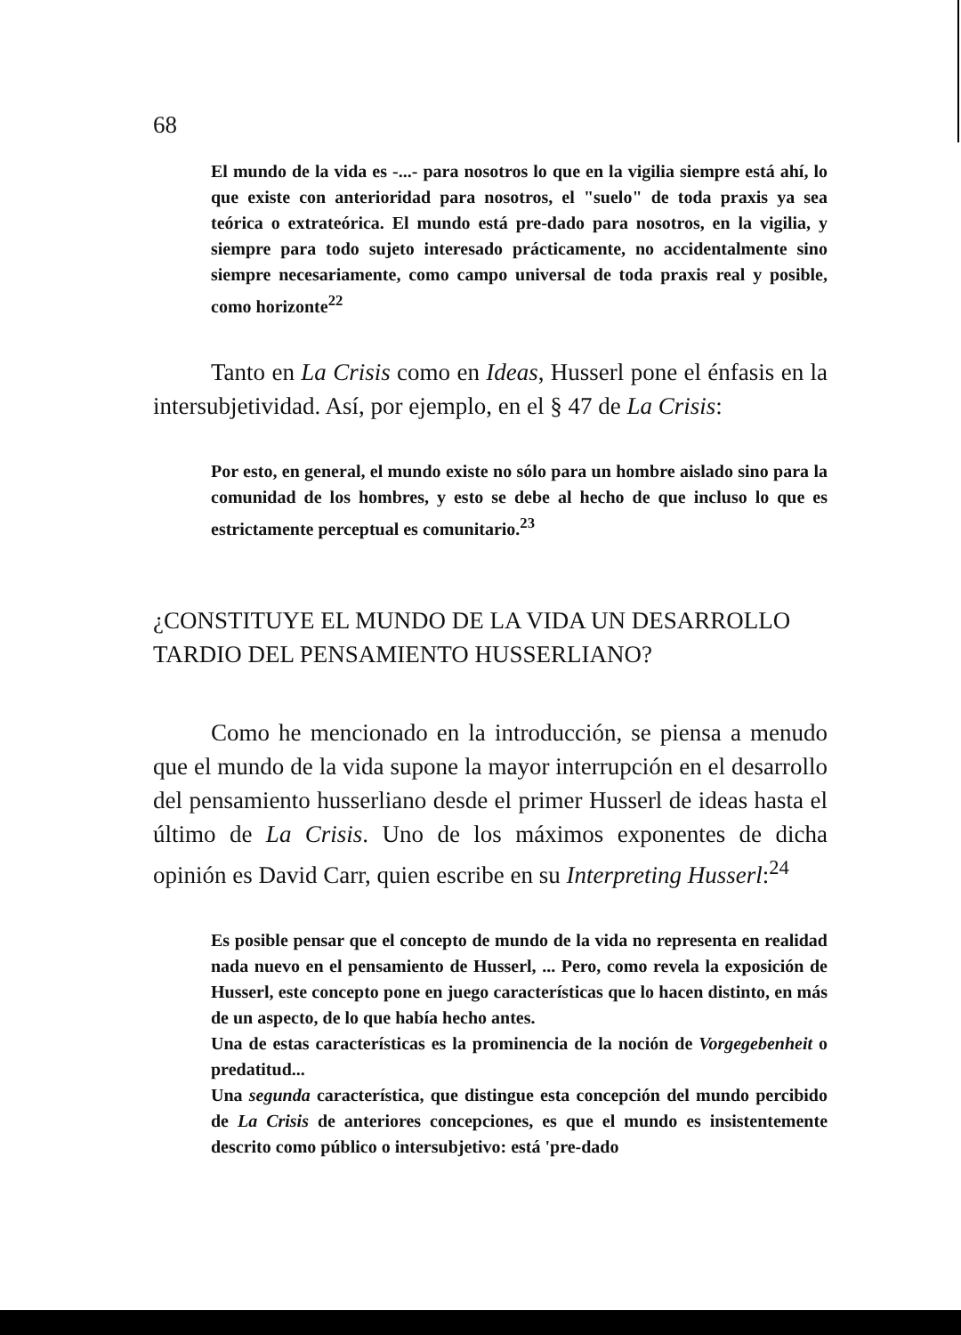68
El mundo de la vida es -...- para nosotros lo que en la vigilia siempre está ahí, lo que existe con anterioridad para nosotros, el "suelo" de toda praxis ya sea teórica o extrateórica. El mundo está pre-dado para nosotros, en la vigilia, y siempre para todo sujeto interesado prácticamente, no accidentalmente sino siempre necesariamente, como campo universal de toda praxis real y posible, como horizonte<sup>22</sup>
Tanto en La Crisis como en Ideas, Husserl pone el énfasis en la intersubjetividad. Así, por ejemplo, en el § 47 de La Crisis:
Por esto, en general, el mundo existe no sólo para un hombre aislado sino para la comunidad de los hombres, y esto se debe al hecho de que incluso lo que es estrictamente perceptual es comunitario.<sup>23</sup>
¿CONSTITUYE EL MUNDO DE LA VIDA UN DESARROLLO TARDIO DEL PENSAMIENTO HUSSERLIANO?
Como he mencionado en la introducción, se piensa a menudo que el mundo de la vida supone la mayor interrupción en el desarrollo del pensamiento husserliano desde el primer Husserl de ideas hasta el último de La Crisis. Uno de los máximos exponentes de dicha opinión es David Carr, quien escribe en su Interpreting Husserl:<sup>24</sup>
Es posible pensar que el concepto de mundo de la vida no representa en realidad nada nuevo en el pensamiento de Husserl, ... Pero, como revela la exposición de Husserl, este concepto pone en juego características que lo hacen distinto, en más de un aspecto, de lo que había hecho antes.
Una de estas características es la prominencia de la noción de Vorgegebenheit o predatitud...
Una segunda característica, que distingue esta concepción del mundo percibido de La Crisis de anteriores concepciones, es que el mundo es insistentemente descrito como público o intersubjetivo: está 'pre-dado